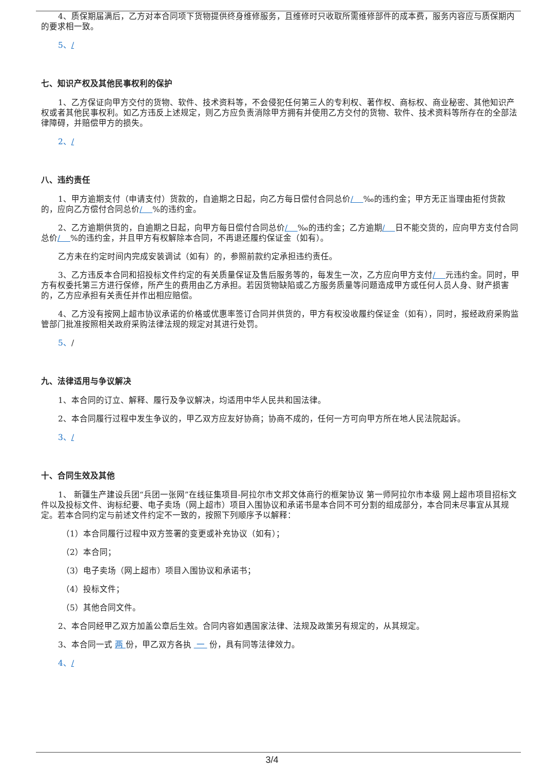4、质保期届满后，乙方对本合同项下货物提供终身维修服务，且维修时只收取所需维修部件的成本费，服务内容应与质保期内的要求相一致。
5、/
七、知识产权及其他民事权利的保护
1、乙方保证向甲方交付的货物、软件、技术资料等，不会侵犯任何第三人的专利权、著作权、商标权、商业秘密、其他知识产权或者其他民事权利。如乙方违反上述规定，则乙方应负责消除甲方拥有并使用乙方交付的货物、软件、技术资料等所存在的全部法律障碍，并赔偿甲方的损失。
2、/
八、违约责任
1、甲方逾期支付（申请支付）货款的，自逾期之日起，向乙方每日偿付合同总价/ ‰的违约金；甲方无正当理由拒付货款的，应向乙方偿付合同总价/ %的违约金。
2、乙方逾期供货的，自逾期之日起，向甲方每日偿付合同总价/ ‰的违约金；乙方逾期/ 日不能交货的，应向甲方支付合同总价/ %的违约金，并且甲方有权解除本合同，不再退还履约保证金（如有）。
乙方未在约定时间内完成安装调试（如有）的，参照前款约定承担违约责任。
3、乙方违反本合同和招投标文件约定的有关质量保证及售后服务等的，每发生一次，乙方应向甲方支付/ 元违约金。同时，甲方有权委托第三方进行保修，所产生的费用由乙方承担。若因货物缺陷或乙方服务质量等问题造成甲方或任何人员人身、财产损害的，乙方应承担有关责任并作出相应赔偿。
4、乙方没有按网上超市协议承诺的价格或优惠率签订合同并供货的，甲方有权没收履约保证金（如有），同时，报经政府采购监管部门批准按照相关政府采购法律法规的规定对其进行处罚。
5、/
九、法律适用与争议解决
1、本合同的订立、解释、履行及争议解决，均适用中华人民共和国法律。
2、本合同履行过程中发生争议的，甲乙双方应友好协商；协商不成的，任何一方可向甲方所在地人民法院起诉。
3、/
十、合同生效及其他
1、 新疆生产建设兵团“兵团一张网”在线征集项目-阿拉尔市文邦文体商行的框架协议 第一师阿拉尔市本级 网上超市项目招标文件以及投标文件、询标纪要、电子卖场（网上超市）项目入围协议和承诺书是本合同不可分割的组成部分，本合同未尽事宜从其规定。若本合同约定与前述文件约定不一致的，按照下列顺序予以解释：
（1）本合同履行过程中双方签署的变更或补充协议（如有）；
（2）本合同；
（3）电子卖场（网上超市）项目入围协议和承诺书；
（4）投标文件；
（5）其他合同文件。
2、本合同经甲乙双方加盖公章后生效。合同内容如遇国家法律、法规及政策另有规定的，从其规定。
3、本合同一式 两 份，甲乙双方各执 一 份，具有同等法律效力。
4、/
3/4